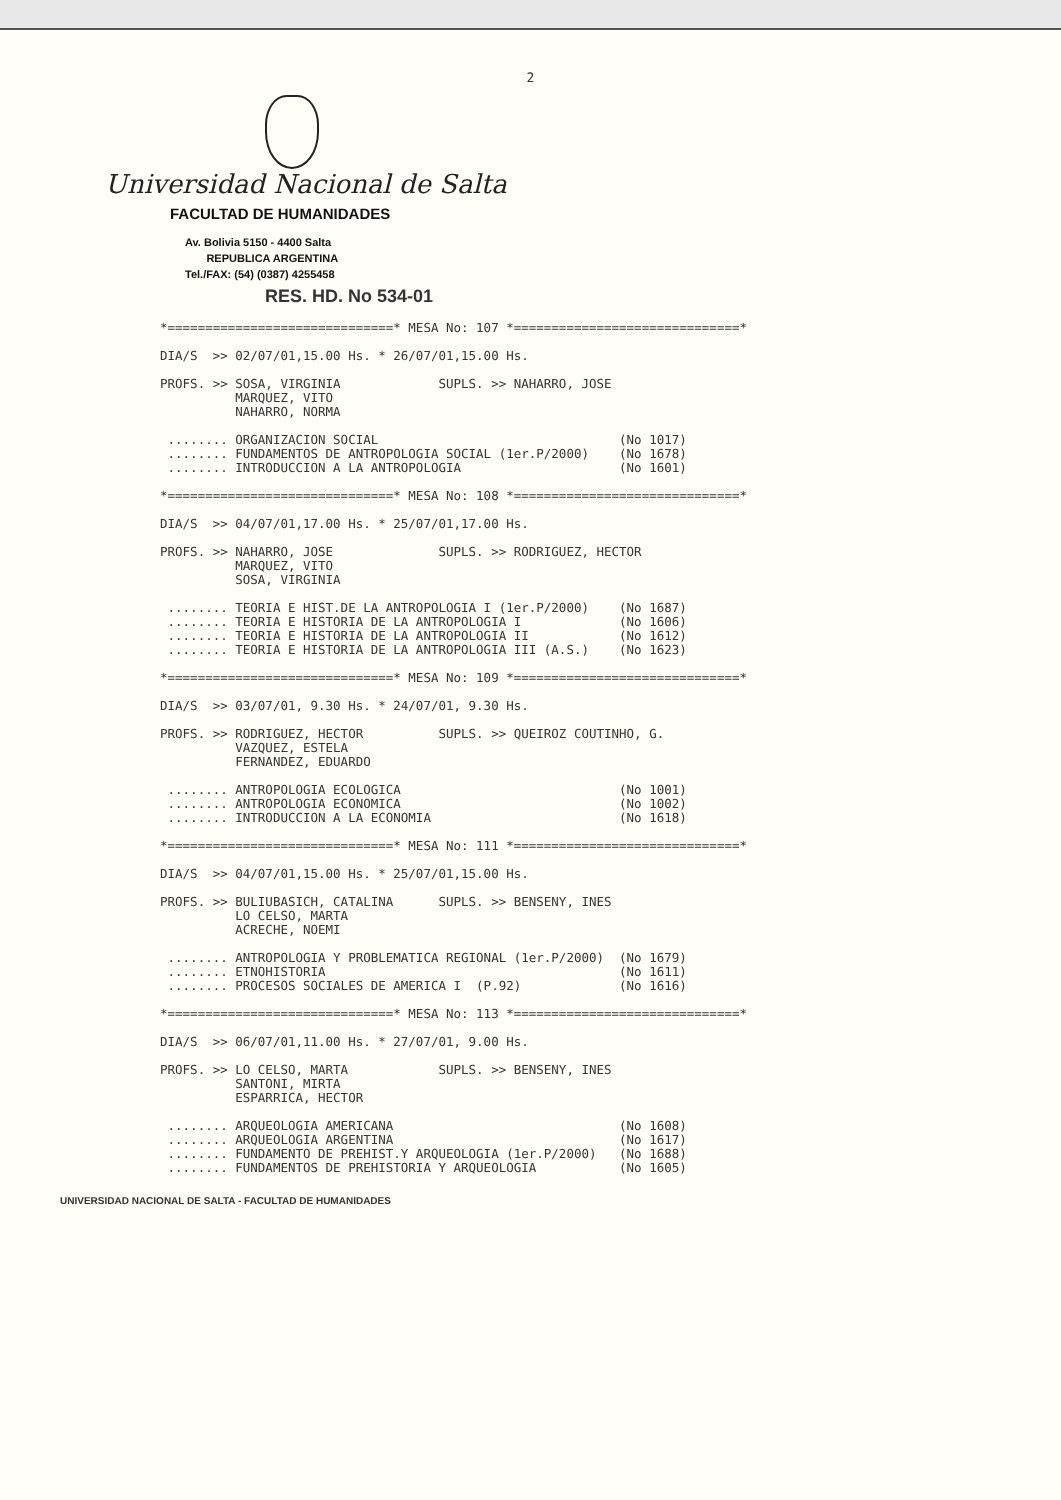2
Universidad Nacional de Salta
FACULTAD DE HUMANIDADES
Av. Bolivia 5150 - 4400 Salta
REPUBLICA ARGENTINA
Tel./FAX: (54) (0387) 4255458
RES. HD. No 534-01
*==============================* MESA No: 107 *==============================*

DIA/S  >> 02/07/01,15.00 Hs. * 26/07/01,15.00 Hs.

PROFS. >> SOSA, VIRGINIA             SUPLS. >> NAHARRO, JOSE
          MARQUEZ, VITO
          NAHARRO, NORMA

 ........ ORGANIZACION SOCIAL                                (No 1017)
 ........ FUNDAMENTOS DE ANTROPOLOGIA SOCIAL (1er.P/2000)    (No 1678)
 ........ INTRODUCCION A LA ANTROPOLOGIA                     (No 1601)

*==============================* MESA No: 108 *==============================*

DIA/S  >> 04/07/01,17.00 Hs. * 25/07/01,17.00 Hs.

PROFS. >> NAHARRO, JOSE              SUPLS. >> RODRIGUEZ, HECTOR
          MARQUEZ, VITO
          SOSA, VIRGINIA

 ........ TEORIA E HIST.DE LA ANTROPOLOGIA I (1er.P/2000)    (No 1687)
 ........ TEORIA E HISTORIA DE LA ANTROPOLOGIA I             (No 1606)
 ........ TEORIA E HISTORIA DE LA ANTROPOLOGIA II            (No 1612)
 ........ TEORIA E HISTORIA DE LA ANTROPOLOGIA III (A.S.)    (No 1623)

*==============================* MESA No: 109 *==============================*

DIA/S  >> 03/07/01, 9.30 Hs. * 24/07/01, 9.30 Hs.

PROFS. >> RODRIGUEZ, HECTOR          SUPLS. >> QUEIROZ COUTINHO, G.
          VAZQUEZ, ESTELA
          FERNANDEZ, EDUARDO

 ........ ANTROPOLOGIA ECOLOGICA                             (No 1001)
 ........ ANTROPOLOGIA ECONOMICA                             (No 1002)
 ........ INTRODUCCION A LA ECONOMIA                         (No 1618)

*==============================* MESA No: 111 *==============================*

DIA/S  >> 04/07/01,15.00 Hs. * 25/07/01,15.00 Hs.

PROFS. >> BULIUBASICH, CATALINA      SUPLS. >> BENSENY, INES
          LO CELSO, MARTA
          ACRECHE, NOEMI

 ........ ANTROPOLOGIA Y PROBLEMATICA REGIONAL (1er.P/2000)  (No 1679)
 ........ ETNOHISTORIA                                       (No 1611)
 ........ PROCESOS SOCIALES DE AMERICA I  (P.92)             (No 1616)

*==============================* MESA No: 113 *==============================*

DIA/S  >> 06/07/01,11.00 Hs. * 27/07/01, 9.00 Hs.

PROFS. >> LO CELSO, MARTA            SUPLS. >> BENSENY, INES
          SANTONI, MIRTA
          ESPARRICA, HECTOR

 ........ ARQUEOLOGIA AMERICANA                              (No 1608)
 ........ ARQUEOLOGIA ARGENTINA                              (No 1617)
 ........ FUNDAMENTO DE PREHIST.Y ARQUEOLOGIA (1er.P/2000)   (No 1688)
 ........ FUNDAMENTOS DE PREHISTORIA Y ARQUEOLOGIA           (No 1605)
UNIVERSIDAD NACIONAL DE SALTA - FACULTAD DE HUMANIDADES